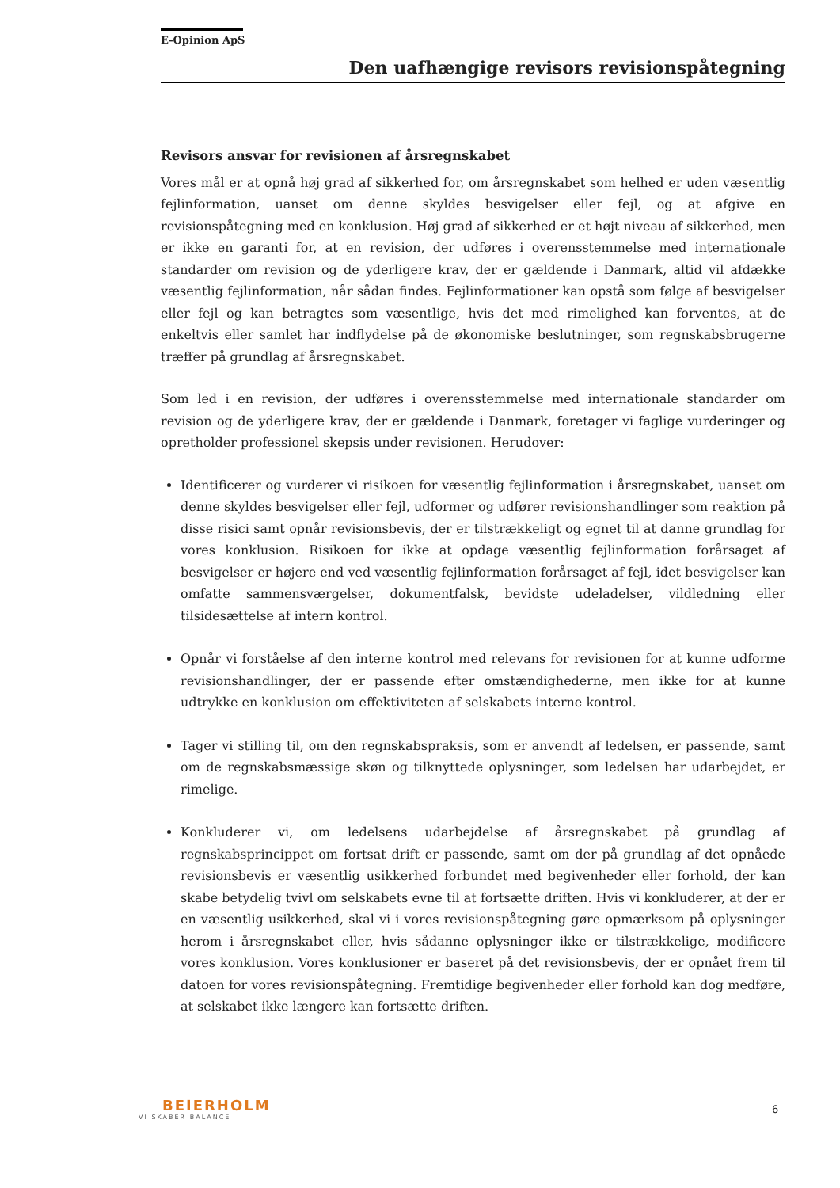E-Opinion ApS
Den uafhængige revisors revisionspåtegning
Revisors ansvar for revisionen af årsregnskabet
Vores mål er at opnå høj grad af sikkerhed for, om årsregnskabet som helhed er uden væsentlig fejlinformation, uanset om denne skyldes besvigelser eller fejl, og at afgive en revisionspåtegning med en konklusion. Høj grad af sikkerhed er et højt niveau af sikkerhed, men er ikke en garanti for, at en revision, der udføres i overensstemmelse med internationale standarder om revision og de yderligere krav, der er gældende i Danmark, altid vil afdække væsentlig fejlinformation, når sådan findes. Fejlinformationer kan opstå som følge af besvigelser eller fejl og kan betragtes som væsentlige, hvis det med rimelighed kan forventes, at de enkeltvis eller samlet har indflydelse på de økonomiske beslutninger, som regnskabsbrugerne træffer på grundlag af årsregnskabet.
Som led i en revision, der udføres i overensstemmelse med internationale standarder om revision og de yderligere krav, der er gældende i Danmark, foretager vi faglige vurderinger og opretholder professionel skepsis under revisionen. Herudover:
Identificerer og vurderer vi risikoen for væsentlig fejlinformation i årsregnskabet, uanset om denne skyldes besvigelser eller fejl, udformer og udfører revisionshandlinger som reaktion på disse risici samt opnår revisionsbevis, der er tilstrækkeligt og egnet til at danne grundlag for vores konklusion. Risikoen for ikke at opdage væsentlig fejlinformation forårsaget af besvigelser er højere end ved væsentlig fejlinformation forårsaget af fejl, idet besvigelser kan omfatte sammensværgelser, dokumentfalsk, bevidste udeladelser, vildledning eller tilsidesættelse af intern kontrol.
Opnår vi forståelse af den interne kontrol med relevans for revisionen for at kunne udforme revisionshandlinger, der er passende efter omstændighederne, men ikke for at kunne udtrykke en konklusion om effektiviteten af selskabets interne kontrol.
Tager vi stilling til, om den regnskabspraksis, som er anvendt af ledelsen, er passende, samt om de regnskabsmæssige skøn og tilknyttede oplysninger, som ledelsen har udarbejdet, er rimelige.
Konkluderer vi, om ledelsens udarbejdelse af årsregnskabet på grundlag af regnskabsprincippet om fortsat drift er passende, samt om der på grundlag af det opnåede revisionsbevis er væsentlig usikkerhed forbundet med begivenheder eller forhold, der kan skabe betydelig tvivl om selskabets evne til at fortsætte driften. Hvis vi konkluderer, at der er en væsentlig usikkerhed, skal vi i vores revisionspåtegning gøre opmærksom på oplysninger herom i årsregnskabet eller, hvis sådanne oplysninger ikke er tilstrækkelige, modificere vores konklusion. Vores konklusioner er baseret på det revisionsbevis, der er opnået frem til datoen for vores revisionspåtegning. Fremtidige begivenheder eller forhold kan dog medføre, at selskabet ikke længere kan fortsætte driften.
BEIERHOLM
VI SKABER BALANCE
6